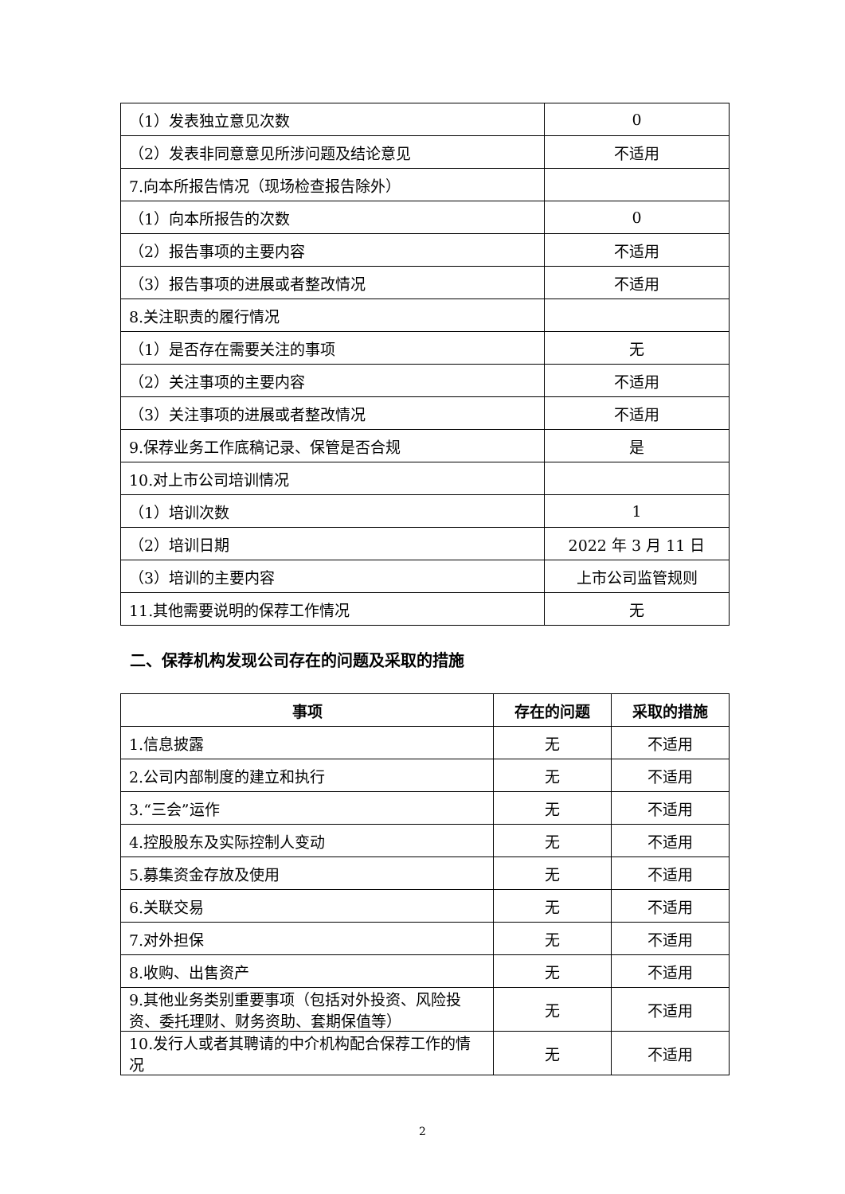| （1）发表独立意见次数 | 0 |
| （2）发表非同意意见所涉问题及结论意见 | 不适用 |
| 7.向本所报告情况（现场检查报告除外） | |
| （1）向本所报告的次数 | 0 |
| （2）报告事项的主要内容 | 不适用 |
| （3）报告事项的进展或者整改情况 | 不适用 |
| 8.关注职责的履行情况 | |
| （1）是否存在需要关注的事项 | 无 |
| （2）关注事项的主要内容 | 不适用 |
| （3）关注事项的进展或者整改情况 | 不适用 |
| 9.保荐业务工作底稿记录、保管是否合规 | 是 |
| 10.对上市公司培训情况 | |
| （1）培训次数 | 1 |
| （2）培训日期 | 2022 年 3 月 11 日 |
| （3）培训的主要内容 | 上市公司监管规则 |
| 11.其他需要说明的保荐工作情况 | 无 |
二、保荐机构发现公司存在的问题及采取的措施
| 事项 | 存在的问题 | 采取的措施 |
| --- | --- | --- |
| 1.信息披露 | 无 | 不适用 |
| 2.公司内部制度的建立和执行 | 无 | 不适用 |
| 3.“三会”运作 | 无 | 不适用 |
| 4.控股股东及实际控制人变动 | 无 | 不适用 |
| 5.募集资金存放及使用 | 无 | 不适用 |
| 6.关联交易 | 无 | 不适用 |
| 7.对外担保 | 无 | 不适用 |
| 8.收购、出售资产 | 无 | 不适用 |
| 9.其他业务类别重要事项（包括对外投资、风险投资、委托理财、财务资助、套期保值等） | 无 | 不适用 |
| 10.发行人或者其聘请的中介机构配合保荐工作的情况 | 无 | 不适用 |
2